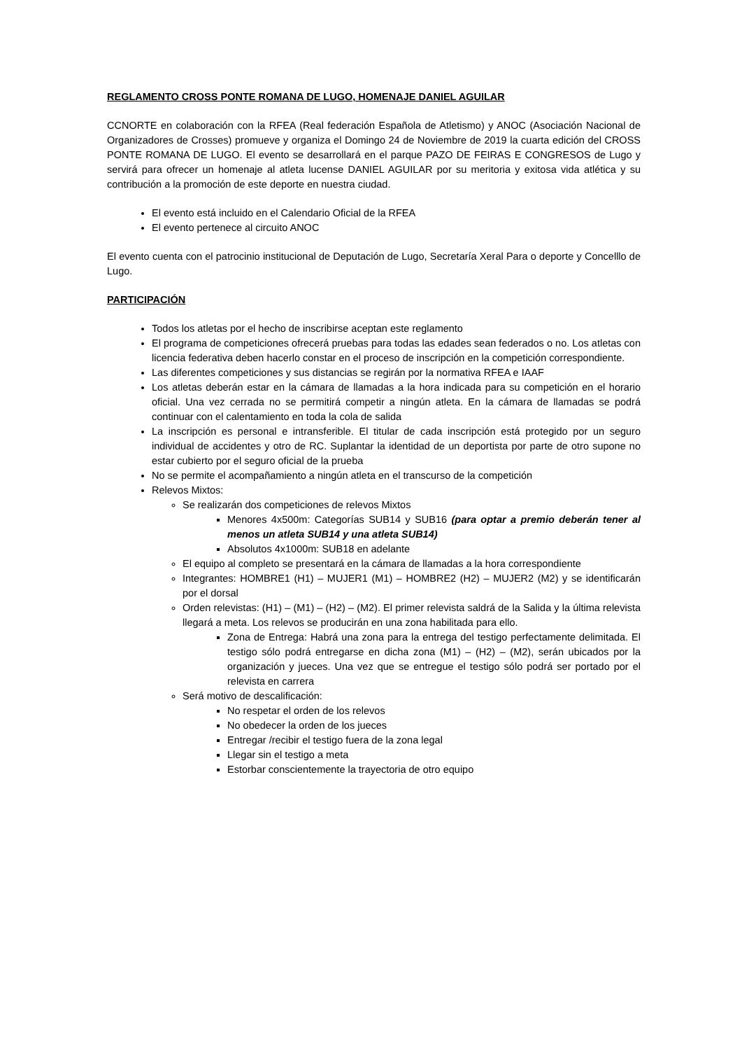REGLAMENTO CROSS PONTE ROMANA DE LUGO, HOMENAJE DANIEL AGUILAR
CCNORTE en colaboración con la RFEA (Real federación Española de Atletismo) y ANOC (Asociación Nacional de Organizadores de Crosses) promueve y organiza el Domingo 24 de Noviembre de 2019 la cuarta edición del CROSS PONTE ROMANA DE LUGO. El evento se desarrollará en el parque PAZO DE FEIRAS E CONGRESOS de Lugo y servirá para ofrecer un homenaje al atleta lucense DANIEL AGUILAR por su meritoria y exitosa vida atlética y su contribución a la promoción de este deporte en nuestra ciudad.
El evento está incluido en el Calendario Oficial de la RFEA
El evento pertenece al circuito ANOC
El evento cuenta con el patrocinio institucional de Deputación de Lugo, Secretaría Xeral Para o deporte y Concelllo de Lugo.
PARTICIPACIÓN
Todos los atletas por el hecho de inscribirse aceptan este reglamento
El programa de competiciones ofrecerá pruebas para todas las edades sean federados o no. Los atletas con licencia federativa deben hacerlo constar en el proceso de inscripción en la competición correspondiente.
Las diferentes competiciones y sus distancias se regirán por la normativa RFEA e IAAF
Los atletas deberán estar en la cámara de llamadas a la hora indicada para su competición en el horario oficial. Una vez cerrada no se permitirá competir a ningún atleta. En la cámara de llamadas se podrá continuar con el calentamiento en toda la cola de salida
La inscripción es personal e intransferible. El titular de cada inscripción está protegido por un seguro individual de accidentes y otro de RC. Suplantar la identidad de un deportista por parte de otro supone no estar cubierto por el seguro oficial de la prueba
No se permite el acompañamiento a ningún atleta en el transcurso de la competición
Relevos Mixtos:
Se realizarán dos competiciones de relevos Mixtos
Menores 4x500m: Categorías SUB14 y SUB16 (para optar a premio deberán tener al menos un atleta SUB14 y una atleta SUB14)
Absolutos 4x1000m: SUB18 en adelante
El equipo al completo se presentará en la cámara de llamadas a la hora correspondiente
Integrantes: HOMBRE1 (H1) – MUJER1 (M1) – HOMBRE2 (H2) – MUJER2 (M2) y se identificarán por el dorsal
Orden relevistas: (H1) – (M1) – (H2) – (M2). El primer relevista saldrá de la Salida y la última relevista llegará a meta. Los relevos se producirán en una zona habilitada para ello.
Zona de Entrega: Habrá una zona para la entrega del testigo perfectamente delimitada. El testigo sólo podrá entregarse en dicha zona (M1) – (H2) – (M2), serán ubicados por la organización y jueces. Una vez que se entregue el testigo sólo podrá ser portado por el relevista en carrera
Será motivo de descalificación:
No respetar el orden de los relevos
No obedecer la orden de los jueces
Entregar /recibir el testigo fuera de la zona legal
Llegar sin el testigo a meta
Estorbar conscientemente la trayectoria de otro equipo